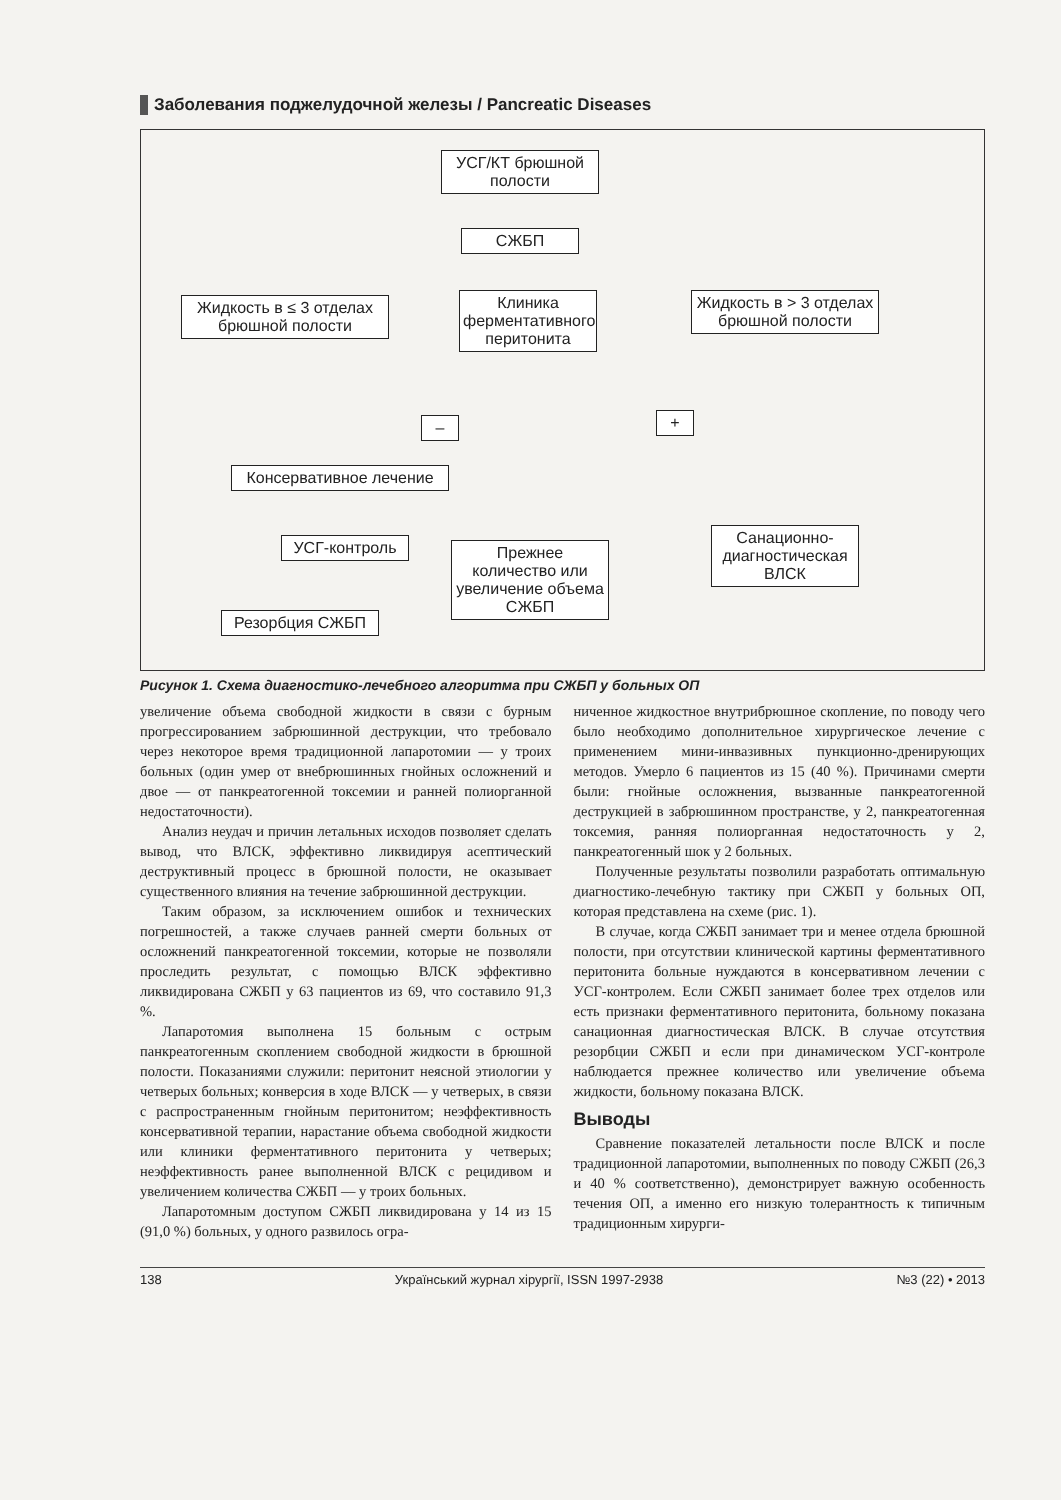Заболевания поджелудочной железы / Pancreatic Diseases
УСГ/КТ брюшной полости
СЖБП
Жидкость в ≤ 3 отделах брюшной полости
Клиника ферментативного перитонита
Жидкость в > 3 отделах брюшной полости
– +
Консервативное лечение
УСГ-контроль
Прежнее количество или увеличение объема СЖБП
Санационно-диагностическая ВЛСК
Резорбция СЖБП
Рисунок 1. Схема диагностико-лечебного алгоритма при СЖБП у больных ОП
увеличение объема свободной жидкости в связи с бурным прогрессированием забрюшинной деструкции, что требовало через некоторое время традиционной лапаротомии — у троих больных (один умер от внебрюшинных гнойных осложнений и двое — от панкреатогенной токсемии и ранней полиорганной недостаточности).
Анализ неудач и причин летальных исходов позволяет сделать вывод, что ВЛСК, эффективно ликвидируя асептический деструктивный процесс в брюшной полости, не оказывает существенного влияния на течение забрюшинной деструкции.
Таким образом, за исключением ошибок и технических погрешностей, а также случаев ранней смерти больных от осложнений панкреатогенной токсемии, которые не позволяли проследить результат, с помощью ВЛСК эффективно ликвидирована СЖБП у 63 пациентов из 69, что составило 91,3 %.
Лапаротомия выполнена 15 больным с острым панкреатогенным скоплением свободной жидкости в брюшной полости. Показаниями служили: перитонит неясной этиологии у четверых больных; конверсия в ходе ВЛСК — у четверых, в связи с распространенным гнойным перитонитом; неэффективность консервативной терапии, нарастание объема свободной жидкости или клиники ферментативного перитонита у четверых; неэффективность ранее выполненной ВЛСК с рецидивом и увеличением количества СЖБП — у троих больных.
Лапаротомным доступом СЖБП ликвидирована у 14 из 15 (91,0 %) больных, у одного развилось огра-
ниченное жидкостное внутрибрюшное скопление, по поводу чего было необходимо дополнительное хирургическое лечение с применением мини-инвазивных пункционно-дренирующих методов. Умерло 6 пациентов из 15 (40 %). Причинами смерти были: гнойные осложнения, вызванные панкреатогенной деструкцией в забрюшинном пространстве, у 2, панкреатогенная токсемия, ранняя полиорганная недостаточность у 2, панкреатогенный шок у 2 больных.
Полученные результаты позволили разработать оптимальную диагностико-лечебную тактику при СЖБП у больных ОП, которая представлена на схеме (рис. 1).
В случае, когда СЖБП занимает три и менее отдела брюшной полости, при отсутствии клинической картины ферментативного перитонита больные нуждаются в консервативном лечении с УСГ-контролем. Если СЖБП занимает более трех отделов или есть признаки ферментативного перитонита, больному показана санационная диагностическая ВЛСК. В случае отсутствия резорбции СЖБП и если при динамическом УСГ-контроле наблюдается прежнее количество или увеличение объема жидкости, больному показана ВЛСК.
Выводы
Сравнение показателей летальности после ВЛСК и после традиционной лапаротомии, выполненных по поводу СЖБП (26,3 и 40 % соответственно), демонстрирует важную особенность течения ОП, а именно его низкую толерантность к типичным традиционным хирурги-
138 Український журнал хірургії, ISSN 1997-2938 №3 (22) • 2013